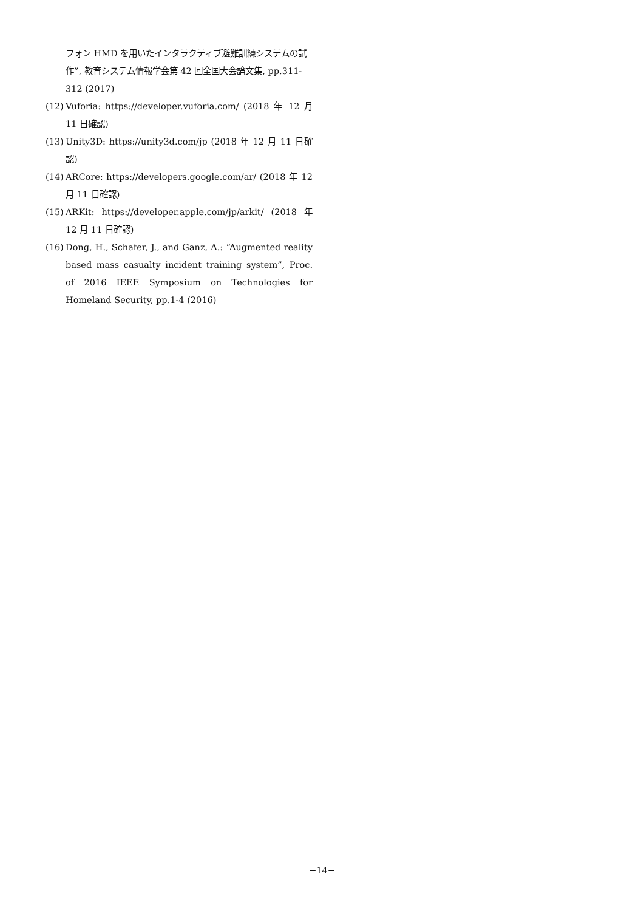フォン HMD を用いたインタラクティブ避難訓練システムの試作”, 教育システム情報学会第 42 回全国大会論文集, pp.311-312 (2017)
(12) Vuforia: https://developer.vuforia.com/ (2018 年 12 月 11 日確認)
(13) Unity3D: https://unity3d.com/jp (2018 年 12 月 11 日確認)
(14) ARCore: https://developers.google.com/ar/ (2018 年 12 月 11 日確認)
(15) ARKit: https://developer.apple.com/jp/arkit/ (2018 年 12 月 11 日確認)
(16) Dong, H., Schafer, J., and Ganz, A.: “Augmented reality based mass casualty incident training system”, Proc. of 2016 IEEE Symposium on Technologies for Homeland Security, pp.1-4 (2016)
−14−